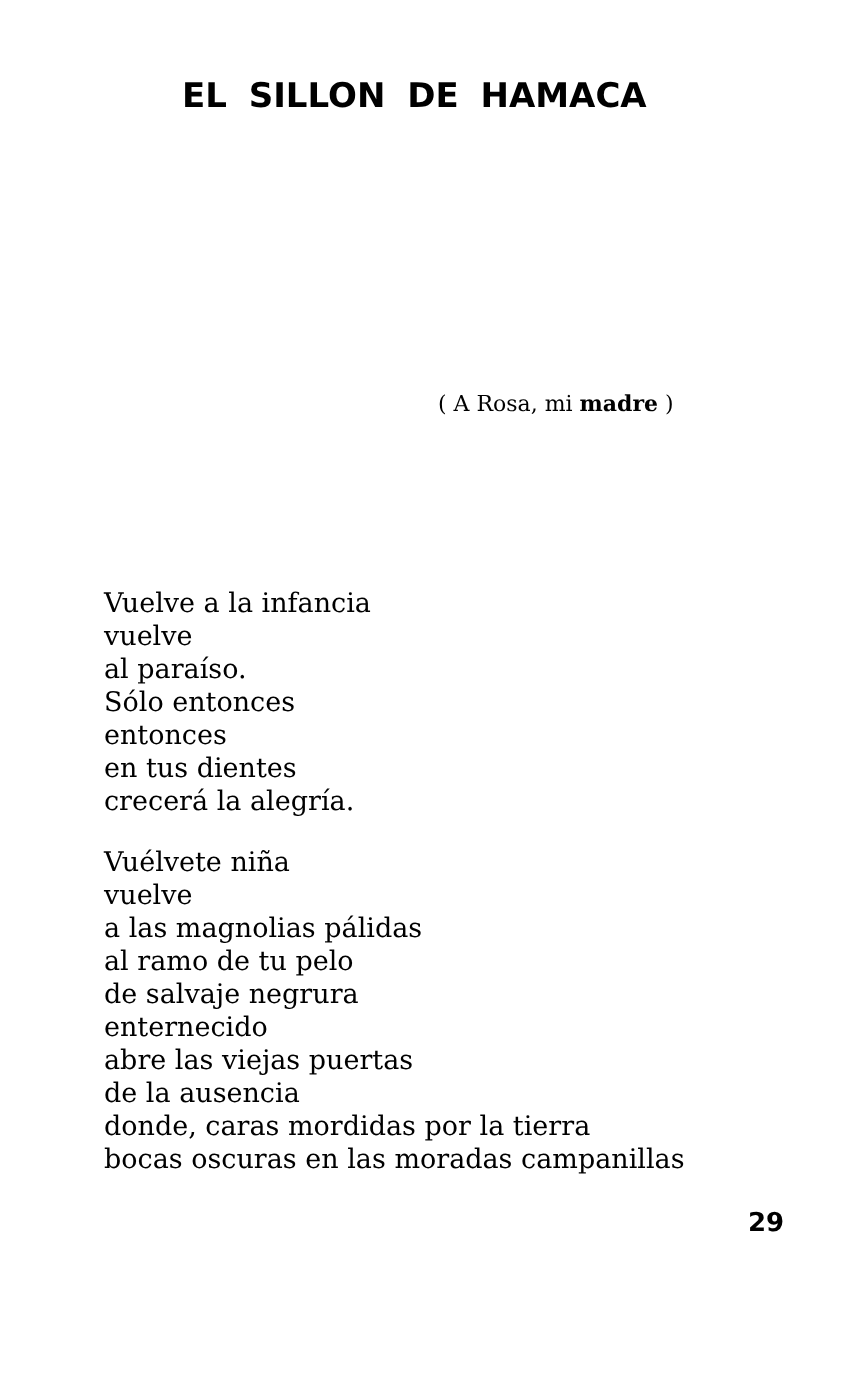EL SILLON DE HAMACA
( A Rosa, mi madre )
Vuelve a la infancia
vuelve
al paraíso.
Sólo entonces
entonces
en tus dientes
crecerá la alegría.
Vuélvete niña
vuelve
a las magnolias pálidas
al ramo de tu pelo
de salvaje negrura
enternecido
abre las viejas puertas
de la ausencia
donde, caras mordidas por la tierra
bocas oscuras en las moradas campanillas
29